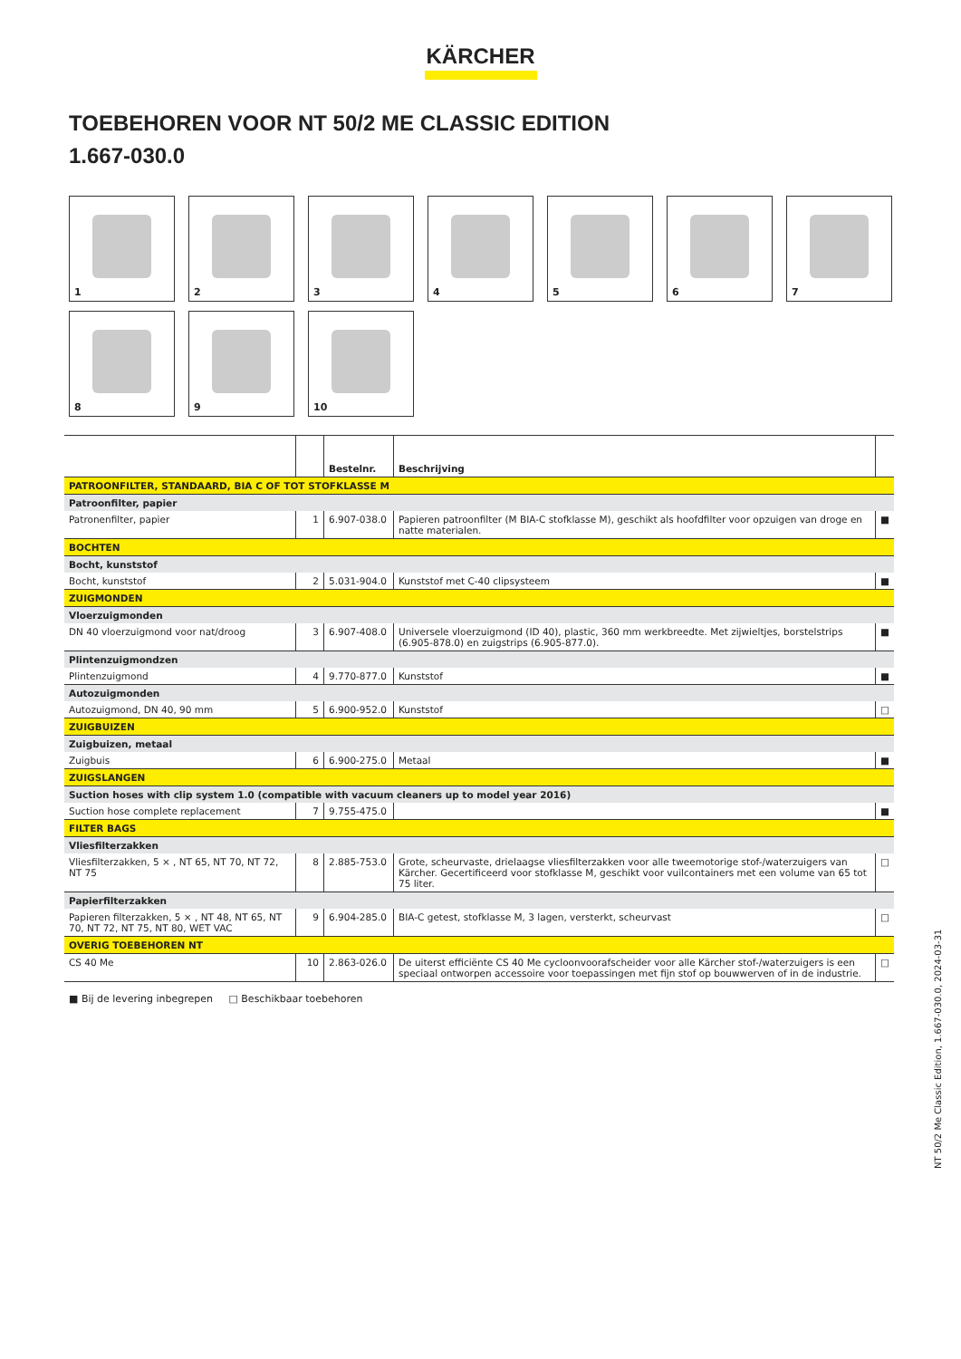KÄRCHER
TOEBEHOREN VOOR NT 50/2 ME CLASSIC EDITION
1.667-030.0
1
2
3
4
5
6
7
8
9
10
| | | Bestelnr. | Beschrijving | |
| --- | --- | --- | --- | --- |
| PATROONFILTER, STANDAARD, BIA C OF TOT STOFKLASSE M | | | | |
| Patroonfilter, papier | | | | |
| Patronenfilter, papier | 1 | 6.907-038.0 | Papieren patroonfilter (M BIA-C stofklasse M), geschikt als hoofdfilter voor opzuigen van droge en natte materialen. | ■ |
| BOCHTEN | | | | |
| Bocht, kunststof | | | | |
| Bocht, kunststof | 2 | 5.031-904.0 | Kunststof met C-40 clipsysteem | ■ |
| ZUIGMONDEN | | | | |
| Vloerzuigmonden | | | | |
| DN 40 vloerzuigmond voor nat/droog | 3 | 6.907-408.0 | Universele vloerzuigmond (ID 40), plastic, 360 mm werkbreedte. Met zijwieltjes, borstelstrips (6.905-878.0) en zuigstrips (6.905-877.0). | ■ |
| Plintenzuigmondzen | | | | |
| Plintenzuigmond | 4 | 9.770-877.0 | Kunststof | ■ |
| Autozuigmonden | | | | |
| Autozuigmond, DN 40, 90 mm | 5 | 6.900-952.0 | Kunststof | □ |
| ZUIGBUIZEN | | | | |
| Zuigbuizen, metaal | | | | |
| Zuigbuis | 6 | 6.900-275.0 | Metaal | ■ |
| ZUIGSLANGEN | | | | |
| Suction hoses with clip system 1.0 (compatible with vacuum cleaners up to model year 2016) | | | | |
| Suction hose complete replacement | 7 | 9.755-475.0 | | ■ |
| FILTER BAGS | | | | |
| Vliesfilterzakken | | | | |
| Vliesfilterzakken, 5 × , NT 65, NT 70, NT 72, NT 75 | 8 | 2.885-753.0 | Grote, scheurvaste, drielaagse vliesfilterzakken voor alle tweemotorige stof-/waterzuigers van Kärcher. Gecertificeerd voor stofklasse M, geschikt voor vuilcontainers met een volume van 65 tot 75 liter. | □ |
| Papierfilterzakken | | | | |
| Papieren filterzakken, 5 × , NT 48, NT 65, NT 70, NT 72, NT 75, NT 80, WET VAC | 9 | 6.904-285.0 | BIA-C getest, stofklasse M, 3 lagen, versterkt, scheurvast | □ |
| OVERIG TOEBEHOREN NT | | | | |
| CS 40 Me | 10 | 2.863-026.0 | De uiterst efficiënte CS 40 Me cycloonvoorafscheider voor alle Kärcher stof-/waterzuigers is een speciaal ontworpen accessoire voor toepassingen met fijn stof op bouwwerven of in de industrie. | □ |
■ Bij de levering inbegrepen □ Beschikbaar toebehoren
NT 50/2 Me Classic Edition, 1.667-030.0, 2024-03-31